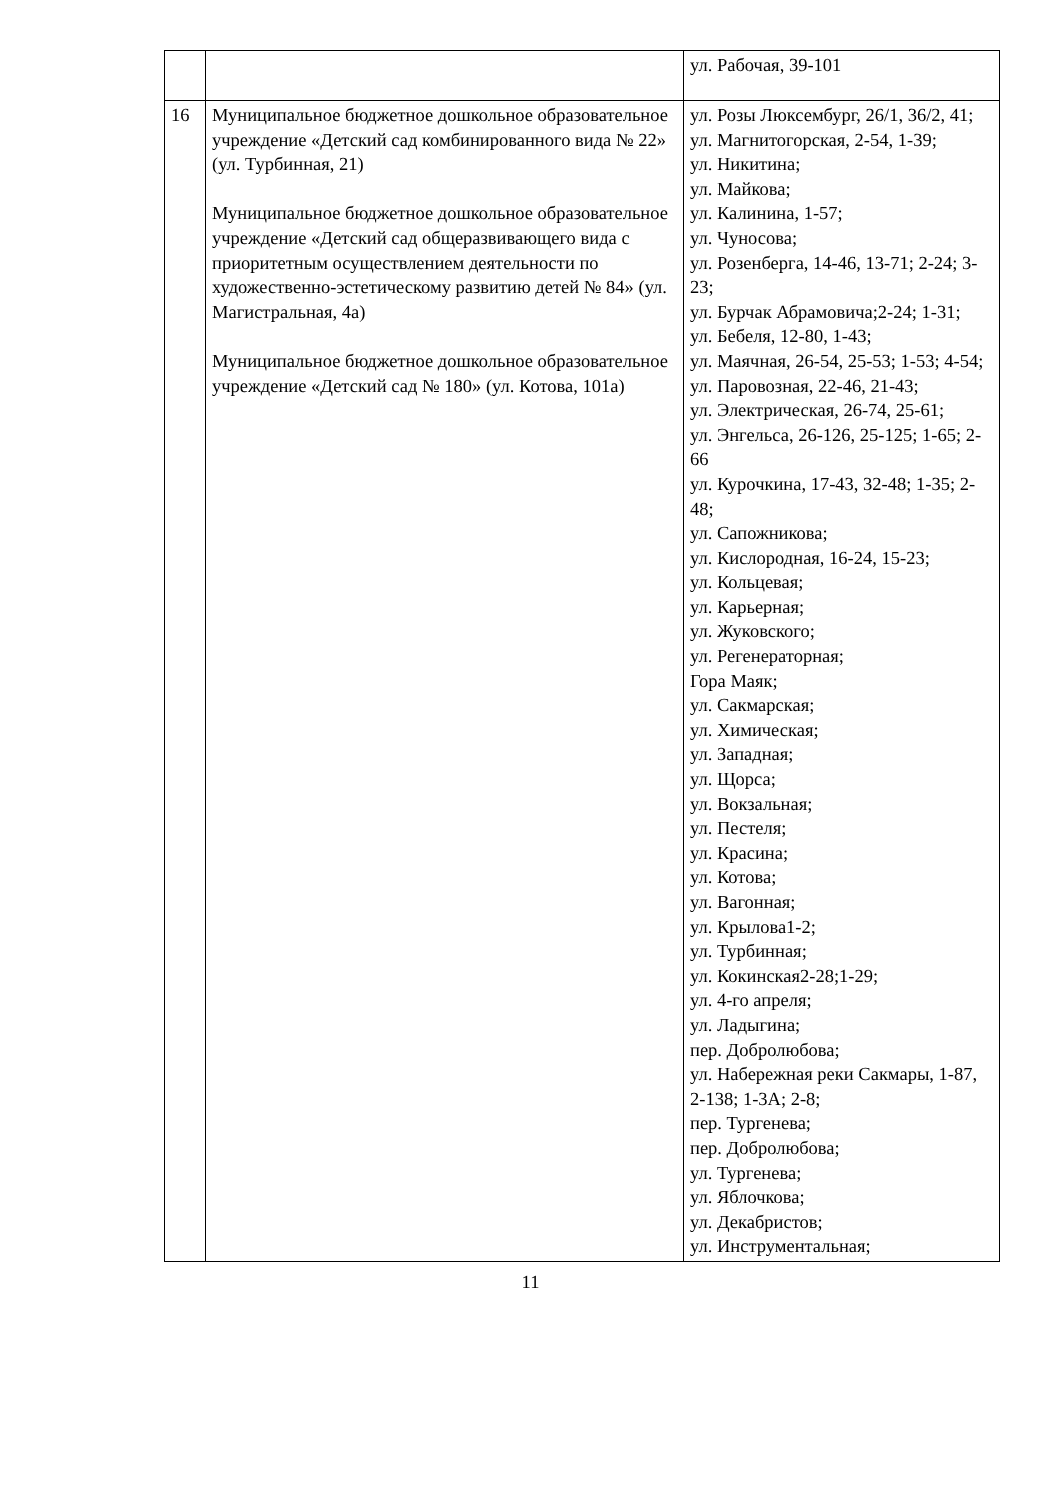| | | ул. Рабочая, 39-101 |
| 16 | Муниципальное бюджетное дошкольное образовательное учреждение «Детский сад комбинированного вида № 22» (ул. Турбинная, 21) Муниципальное бюджетное дошкольное образовательное учреждение «Детский сад общеразвивающего вида с приоритетным осуществлением деятельности по художественно-эстетическому развитию детей № 84» (ул. Магистральная, 4а) Муниципальное бюджетное дошкольное образовательное учреждение «Детский сад № 180» (ул. Котова, 101а) | ул. Розы Люксембург, 26/1, 36/2, 41; ул. Магнитогорская, 2-54, 1-39; ул. Никитина; ул. Майкова; ул. Калинина, 1-57; ул. Чуносова; ул. Розенберга, 14-46, 13-71; 2-24; 3-23; ул. Бурчак Абрамовича;2-24; 1-31; ул. Бебеля, 12-80, 1-43; ул. Маячная, 26-54, 25-53; 1-53; 4-54; ул. Паровозная, 22-46, 21-43; ул. Электрическая, 26-74, 25-61; ул. Энгельса, 26-126, 25-125; 1-65; 2-66 ул. Курочкина, 17-43, 32-48; 1-35; 2-48; ул. Сапожникова; ул. Кислородная, 16-24, 15-23; ул. Кольцевая; ул. Карьерная; ул. Жуковского; ул. Регенераторная; Гора Маяк; ул. Сакмарская; ул. Химическая; ул. Западная; ул. Щорса; ул. Вокзальная; ул. Пестеля; ул. Красина; ул. Котова; ул. Вагонная; ул. Крылова1-2; ул. Турбинная; ул. Кокинская2-28;1-29; ул. 4-го апреля; ул. Ладыгина; пер. Добролюбова; ул. Набережная реки Сакмары, 1-87, 2-138; 1-3А; 2-8; пер. Тургенева; пер. Добролюбова; ул. Тургенева; ул. Яблочкова; ул. Декабристов; ул. Инструментальная; |
11